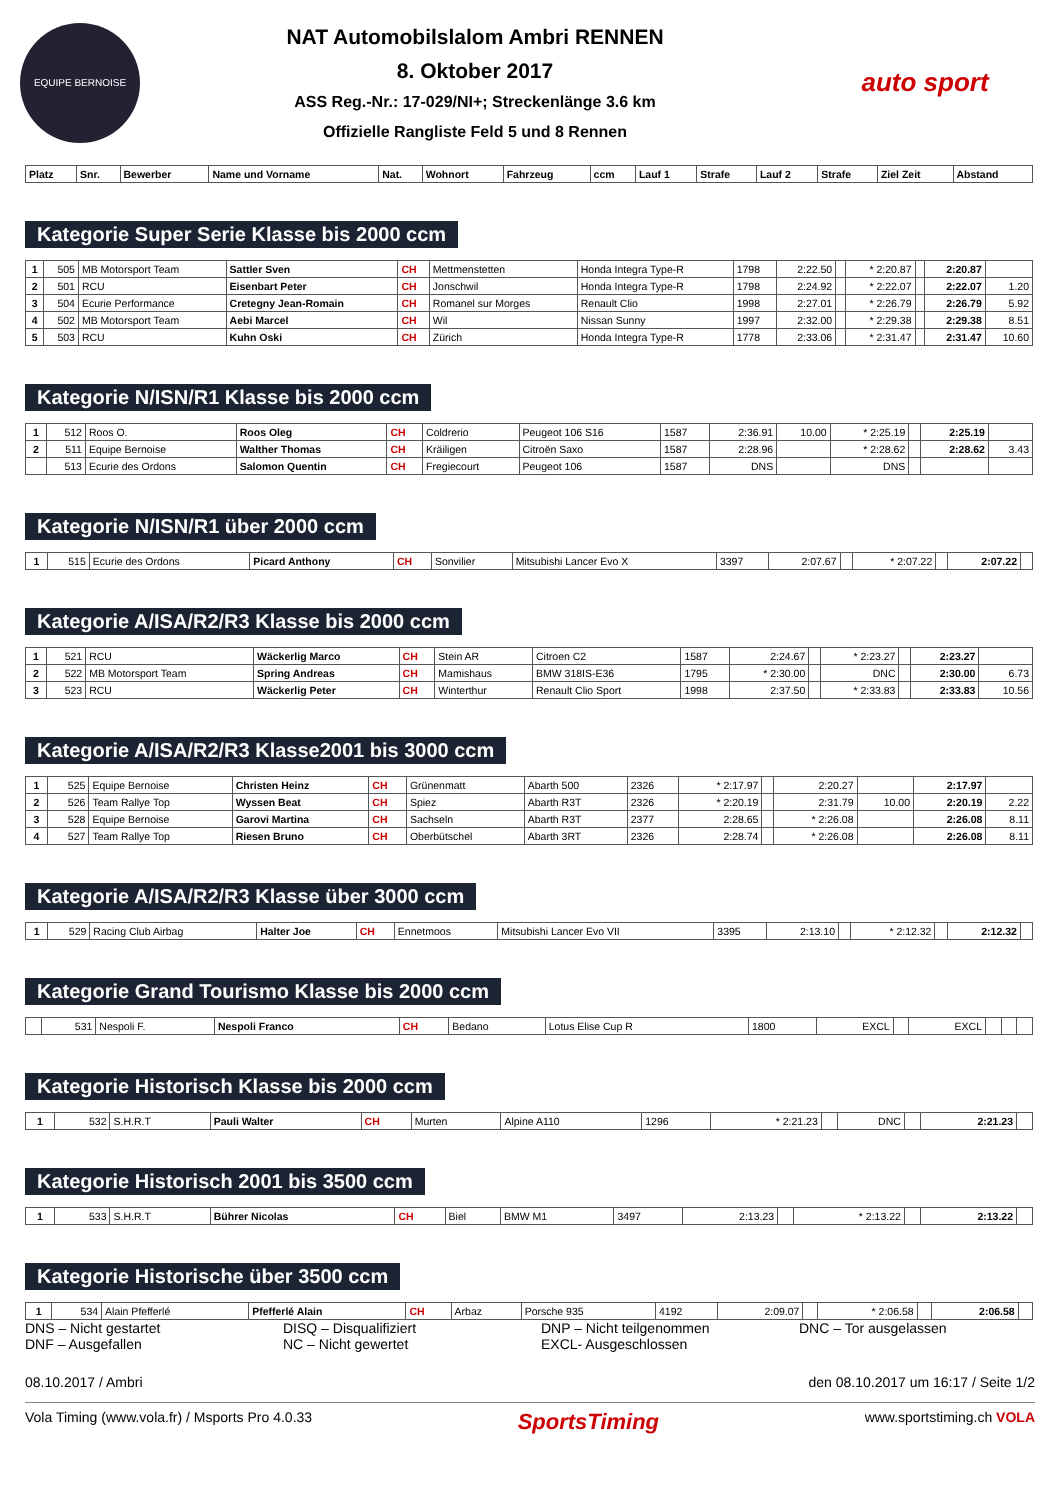EQUIPE BERNOISE
NAT Automobilslalom Ambri RENNEN
8. Oktober 2017
ASS Reg.-Nr.: 17-029/NI+; Streckenlänge 3.6 km
Offizielle Rangliste Feld 5 und 8 Rennen
auto sport
| Platz | Snr. | Bewerber | Name und Vorname | Nat. | Wohnort | Fahrzeug | ccm | Lauf 1 | Strafe | Lauf 2 | Strafe | Ziel Zeit | Abstand |
| --- | --- | --- | --- | --- | --- | --- | --- | --- | --- | --- | --- | --- | --- |
Kategorie Super Serie Klasse bis 2000 ccm
| 1 | 505 | MB Motorsport Team | Sattler Sven | CH | Mettmenstetten | Honda Integra Type-R | 1798 | 2:22.50 | | * 2:20.87 | | 2:20.87 | |
| 2 | 501 | RCU | Eisenbart Peter | CH | Jonschwil | Honda Integra Type-R | 1798 | 2:24.92 | | * 2:22.07 | | 2:22.07 | 1.20 |
| 3 | 504 | Ecurie Performance | Cretegny Jean-Romain | CH | Romanel sur Morges | Renault Clio | 1998 | 2:27.01 | | * 2:26.79 | | 2:26.79 | 5.92 |
| 4 | 502 | MB Motorsport Team | Aebi Marcel | CH | Wil | Nissan Sunny | 1997 | 2:32.00 | | * 2:29.38 | | 2:29.38 | 8.51 |
| 5 | 503 | RCU | Kuhn Oski | CH | Zürich | Honda Integra Type-R | 1778 | 2:33.06 | | * 2:31.47 | | 2:31.47 | 10.60 |
Kategorie N/ISN/R1 Klasse bis 2000 ccm
| 1 | 512 | Roos O. | Roos Oleg | CH | Coldrerio | Peugeot 106 S16 | 1587 | 2:36.91 | 10.00 | * 2:25.19 | | 2:25.19 | |
| 2 | 511 | Equipe Bernoise | Walther Thomas | CH | Kräiligen | Citroën Saxo | 1587 | 2:28.96 | | * 2:28.62 | | 2:28.62 | 3.43 |
| | 513 | Ecurie des Ordons | Salomon Quentin | CH | Fregiecourt | Peugeot 106 | 1587 | DNS | | DNS | | | |
Kategorie N/ISN/R1 über 2000 ccm
| 1 | 515 | Ecurie des Ordons | Picard Anthony | CH | Sonvilier | Mitsubishi Lancer Evo X | 3397 | 2:07.67 | | * 2:07.22 | | 2:07.22 | |
Kategorie A/ISA/R2/R3 Klasse bis 2000 ccm
| 1 | 521 | RCU | Wäckerlig Marco | CH | Stein AR | Citroen C2 | 1587 | 2:24.67 | | * 2:23.27 | | 2:23.27 | |
| 2 | 522 | MB Motorsport Team | Spring Andreas | CH | Mamishaus | BMW 318IS-E36 | 1795 | * 2:30.00 | | DNC | | 2:30.00 | 6.73 |
| 3 | 523 | RCU | Wäckerlig Peter | CH | Winterthur | Renault Clio Sport | 1998 | 2:37.50 | | * 2:33.83 | | 2:33.83 | 10.56 |
Kategorie A/ISA/R2/R3 Klasse2001 bis 3000 ccm
| 1 | 525 | Equipe Bernoise | Christen Heinz | CH | Grünenmatt | Abarth 500 | 2326 | * 2:17.97 | | 2:20.27 | | 2:17.97 | |
| 2 | 526 | Team Rallye Top | Wyssen Beat | CH | Spiez | Abarth R3T | 2326 | * 2:20.19 | | 2:31.79 | 10.00 | 2:20.19 | 2.22 |
| 3 | 528 | Equipe Bernoise | Garovi Martina | CH | Sachseln | Abarth R3T | 2377 | 2:28.65 | | * 2:26.08 | | 2:26.08 | 8.11 |
| 4 | 527 | Team Rallye Top | Riesen Bruno | CH | Oberbütschel | Abarth 3RT | 2326 | 2:28.74 | | * 2:26.08 | | 2:26.08 | 8.11 |
Kategorie A/ISA/R2/R3 Klasse über 3000 ccm
| 1 | 529 | Racing Club Airbag | Halter Joe | CH | Ennetmoos | Mitsubishi Lancer Evo VII | 3395 | 2:13.10 | | * 2:12.32 | | 2:12.32 | |
Kategorie Grand Tourismo Klasse bis 2000 ccm
| | 531 | Nespoli F. | Nespoli Franco | CH | Bedano | Lotus Elise Cup R | 1800 | EXCL | | EXCL | | | |
Kategorie Historisch Klasse bis 2000 ccm
| 1 | 532 | S.H.R.T | Pauli Walter | CH | Murten | Alpine A110 | 1296 | * 2:21.23 | | DNC | | 2:21.23 | |
Kategorie Historisch 2001 bis 3500 ccm
| 1 | 533 | S.H.R.T | Bührer Nicolas | CH | Biel | BMW M1 | 3497 | 2:13.23 | | * 2:13.22 | | 2:13.22 | |
Kategorie Historische über 3500 ccm
| 1 | 534 | Alain Pfefferlé | Pfefferlé Alain | CH | Arbaz | Porsche 935 | 4192 | 2:09.07 | | * 2:06.58 | | 2:06.58 | |
DNS – Nicht gestartet
DNF – Ausgefallen
DISQ – Disqualifiziert
NC – Nicht gewertet
DNP – Nicht teilgenommen
EXCL- Ausgeschlossen
DNC – Tor ausgelassen
08.10.2017 / Ambri den 08.10.2017 um 16:17 / Seite 1/2
Vola Timing (www.vola.fr) / Msports Pro 4.0.33 SportsTiming www.sportstiming.ch VOLA